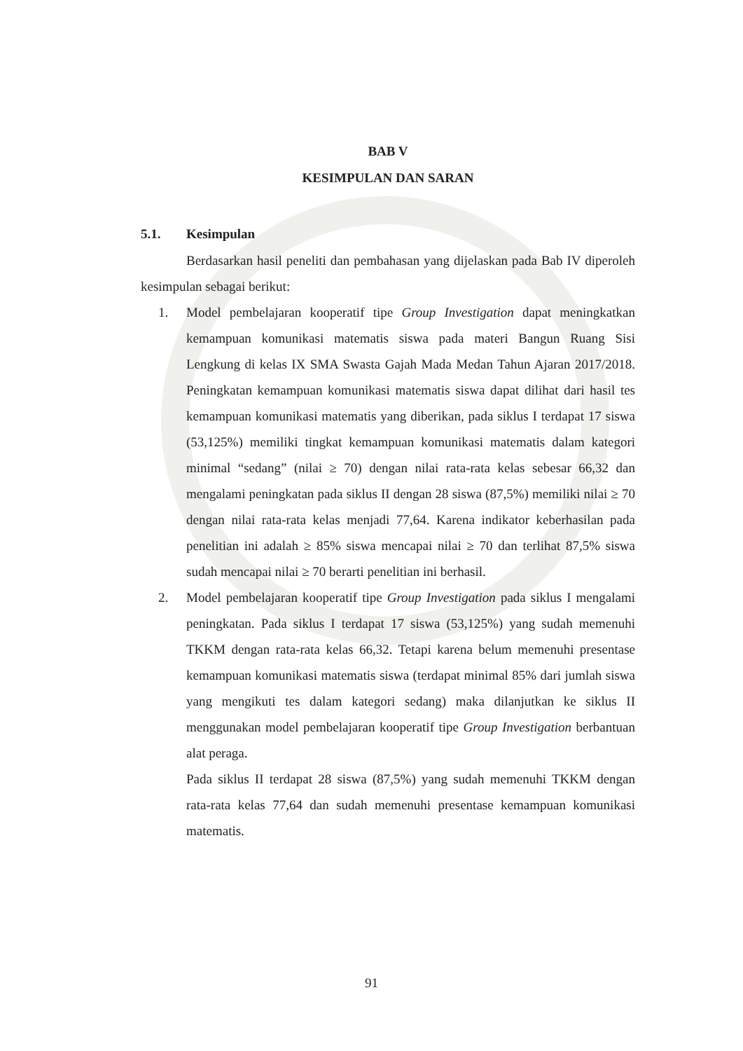BAB V
KESIMPULAN DAN SARAN
5.1. Kesimpulan
Berdasarkan hasil peneliti dan pembahasan yang dijelaskan pada Bab IV diperoleh kesimpulan sebagai berikut:
1. Model pembelajaran kooperatif tipe Group Investigation dapat meningkatkan kemampuan komunikasi matematis siswa pada materi Bangun Ruang Sisi Lengkung di kelas IX SMA Swasta Gajah Mada Medan Tahun Ajaran 2017/2018. Peningkatan kemampuan komunikasi matematis siswa dapat dilihat dari hasil tes kemampuan komunikasi matematis yang diberikan, pada siklus I terdapat 17 siswa (53,125%) memiliki tingkat kemampuan komunikasi matematis dalam kategori minimal “sedang” (nilai ≥ 70) dengan nilai rata-rata kelas sebesar 66,32 dan mengalami peningkatan pada siklus II dengan 28 siswa (87,5%) memiliki nilai ≥ 70 dengan nilai rata-rata kelas menjadi 77,64. Karena indikator keberhasilan pada penelitian ini adalah ≥ 85% siswa mencapai nilai ≥ 70 dan terlihat 87,5% siswa sudah mencapai nilai ≥ 70 berarti penelitian ini berhasil.
2. Model pembelajaran kooperatif tipe Group Investigation pada siklus I mengalami peningkatan. Pada siklus I terdapat 17 siswa (53,125%) yang sudah memenuhi TKKM dengan rata-rata kelas 66,32. Tetapi karena belum memenuhi presentase kemampuan komunikasi matematis siswa (terdapat minimal 85% dari jumlah siswa yang mengikuti tes dalam kategori sedang) maka dilanjutkan ke siklus II menggunakan model pembelajaran kooperatif tipe Group Investigation berbantuan alat peraga.
Pada siklus II terdapat 28 siswa (87,5%) yang sudah memenuhi TKKM dengan rata-rata kelas 77,64 dan sudah memenuhi presentase kemampuan komunikasi matematis.
91